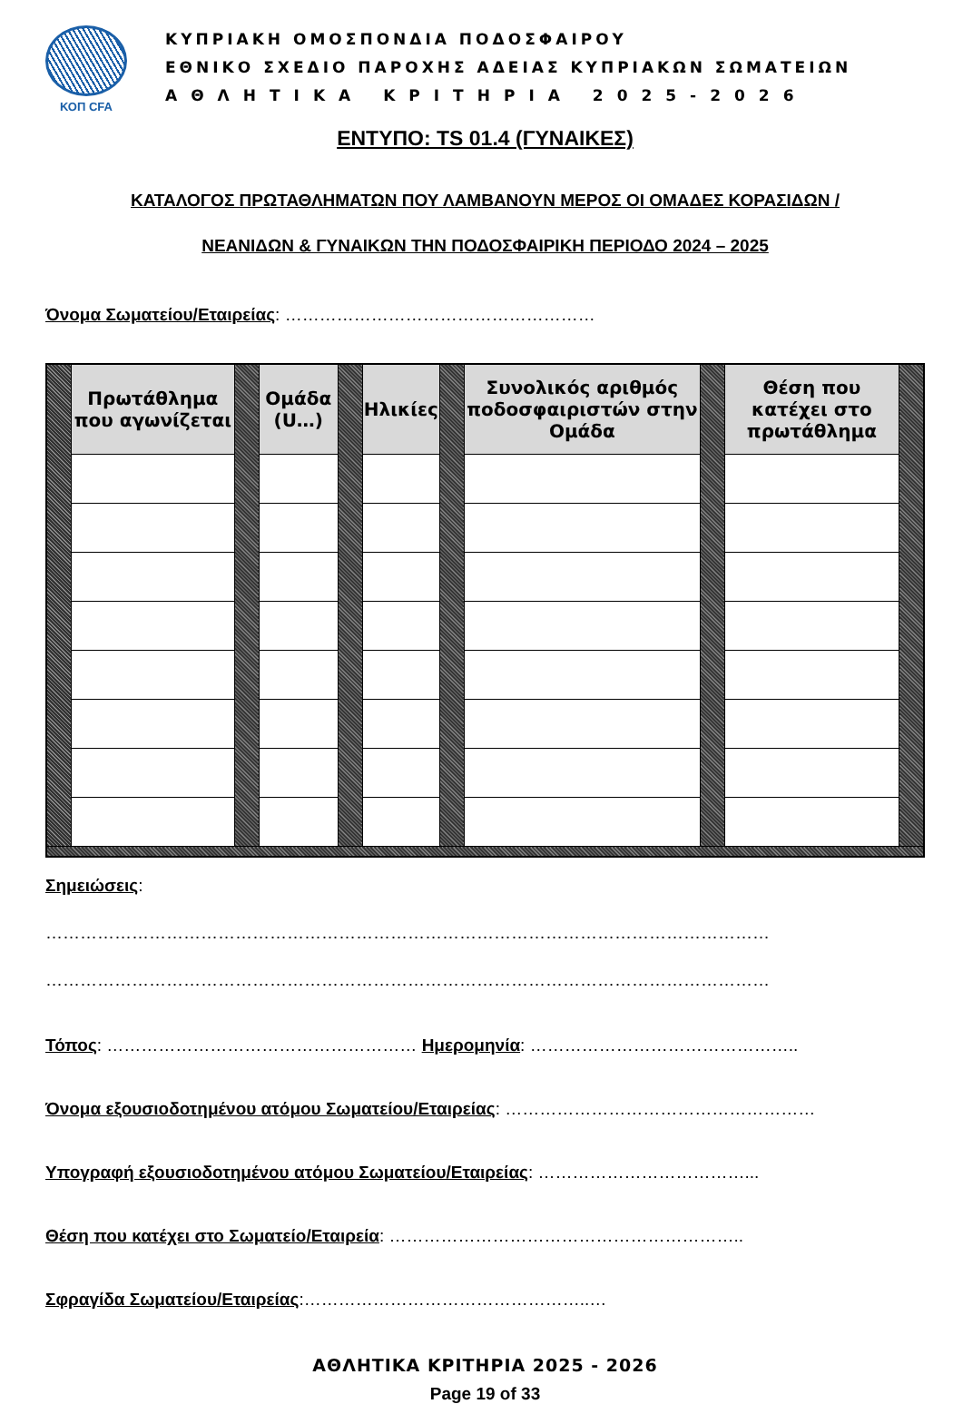ΚΟΠ CFA
ΚΥΠΡΙΑΚΗ ΟΜΟΣΠΟΝΔΙΑ ΠΟΔΟΣΦΑΙΡΟΥ
ΕΘΝΙΚΟ ΣΧΕΔΙΟ ΠΑΡΟΧΗΣ ΑΔΕΙΑΣ ΚΥΠΡΙΑΚΩΝ ΣΩΜΑΤΕΙΩΝ
ΑΘΛΗΤΙΚΑ ΚΡΙΤΗΡΙΑ 2025-2026
ΕΝΤΥΠΟ: TS 01.4 (ΓΥΝΑΙΚΕΣ)
ΚΑΤΑΛΟΓΟΣ ΠΡΩΤΑΘΛΗΜΑΤΩΝ ΠΟΥ ΛΑΜΒΑΝΟΥΝ ΜΕΡΟΣ ΟΙ ΟΜΑΔΕΣ ΚΟΡΑΣΙΔΩΝ /
ΝΕΑΝΙΔΩΝ & ΓΥΝΑΙΚΩΝ ΤΗΝ ΠΟΔΟΣΦΑΙΡΙΚΗ ΠΕΡΙΟΔΟ 2024 – 2025
Όνομα Σωματείου/Εταιρείας: ………………………………………………
| | Πρωτάθλημα που αγωνίζεται | | Ομάδα (U…) | | Ηλικίες | | Συνολικός αριθμός ποδοσφαιριστών στην Ομάδα | | Θέση που κατέχει στο πρωτάθλημα | |
Σημειώσεις:
………………………………………………………………………………………………………………
………………………………………………………………………………………………………………
Τόπος: ……………………………………………… Ημερομηνία: ………………………………………..
Όνομα εξουσιοδοτημένου ατόμου Σωματείου/Εταιρείας: ………………………………………………
Υπογραφή εξουσιοδοτημένου ατόμου Σωματείου/Εταιρείας: ………………………………...
Θέση που κατέχει στο Σωματείο/Εταιρεία: ……………………………………………………..
Σφραγίδα Σωματείου/Εταιρείας:…………………………………………..…
ΑΘΛΗΤΙΚΑ ΚΡΙΤΗΡΙΑ 2025 - 2026
Page 19 of 33